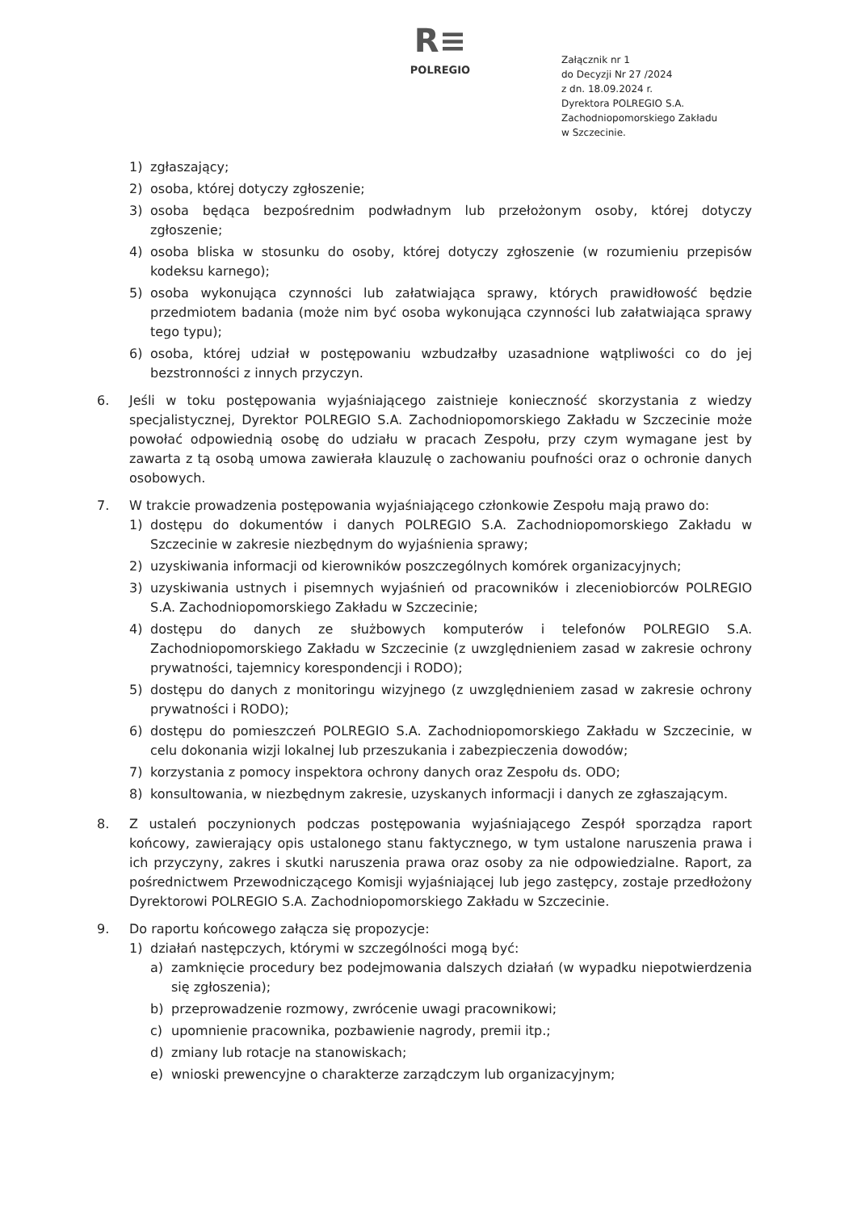R≡
POLREGIO
Załącznik nr 1
do Decyzji Nr 27 /2024
z dn. 18.09.2024 r.
Dyrektora POLREGIO S.A.
Zachodniopomorskiego Zakładu
w Szczecinie.
1) zgłaszający;
2) osoba, której dotyczy zgłoszenie;
3) osoba będąca bezpośrednim podwładnym lub przełożonym osoby, której dotyczy zgłoszenie;
4) osoba bliska w stosunku do osoby, której dotyczy zgłoszenie (w rozumieniu przepisów kodeksu karnego);
5) osoba wykonująca czynności lub załatwiająca sprawy, których prawidłowość będzie przedmiotem badania (może nim być osoba wykonująca czynności lub załatwiająca sprawy tego typu);
6) osoba, której udział w postępowaniu wzbudzałby uzasadnione wątpliwości co do jej bezstronności z innych przyczyn.
6. Jeśli w toku postępowania wyjaśniającego zaistnieje konieczność skorzystania z wiedzy specjalistycznej, Dyrektor POLREGIO S.A. Zachodniopomorskiego Zakładu w Szczecinie może powołać odpowiednią osobę do udziału w pracach Zespołu, przy czym wymagane jest by zawarta z tą osobą umowa zawierała klauzulę o zachowaniu poufności oraz o ochronie danych osobowych.
7. W trakcie prowadzenia postępowania wyjaśniającego członkowie Zespołu mają prawo do:
1) dostępu do dokumentów i danych POLREGIO S.A. Zachodniopomorskiego Zakładu w Szczecinie w zakresie niezbędnym do wyjaśnienia sprawy;
2) uzyskiwania informacji od kierowników poszczególnych komórek organizacyjnych;
3) uzyskiwania ustnych i pisemnych wyjaśnień od pracowników i zleceniobiorców POLREGIO S.A. Zachodniopomorskiego Zakładu w Szczecinie;
4) dostępu do danych ze służbowych komputerów i telefonów POLREGIO S.A. Zachodniopomorskiego Zakładu w Szczecinie (z uwzględnieniem zasad w zakresie ochrony prywatności, tajemnicy korespondencji i RODO);
5) dostępu do danych z monitoringu wizyjnego (z uwzględnieniem zasad w zakresie ochrony prywatności i RODO);
6) dostępu do pomieszczeń POLREGIO S.A. Zachodniopomorskiego Zakładu w Szczecinie, w celu dokonania wizji lokalnej lub przeszukania i zabezpieczenia dowodów;
7) korzystania z pomocy inspektora ochrony danych oraz Zespołu ds. ODO;
8) konsultowania, w niezbędnym zakresie, uzyskanych informacji i danych ze zgłaszającym.
8. Z ustaleń poczynionych podczas postępowania wyjaśniającego Zespół sporządza raport końcowy, zawierający opis ustalonego stanu faktycznego, w tym ustalone naruszenia prawa i ich przyczyny, zakres i skutki naruszenia prawa oraz osoby za nie odpowiedzialne. Raport, za pośrednictwem Przewodniczącego Komisji wyjaśniającej lub jego zastępcy, zostaje przedłożony Dyrektorowi POLREGIO S.A. Zachodniopomorskiego Zakładu w Szczecinie.
9. Do raportu końcowego załącza się propozycje:
1) działań następczych, którymi w szczególności mogą być:
a) zamknięcie procedury bez podejmowania dalszych działań (w wypadku niepotwierdzenia się zgłoszenia);
b) przeprowadzenie rozmowy, zwrócenie uwagi pracownikowi;
c) upomnienie pracownika, pozbawienie nagrody, premii itp.;
d) zmiany lub rotacje na stanowiskach;
e) wnioski prewencyjne o charakterze zarządczym lub organizacyjnym;